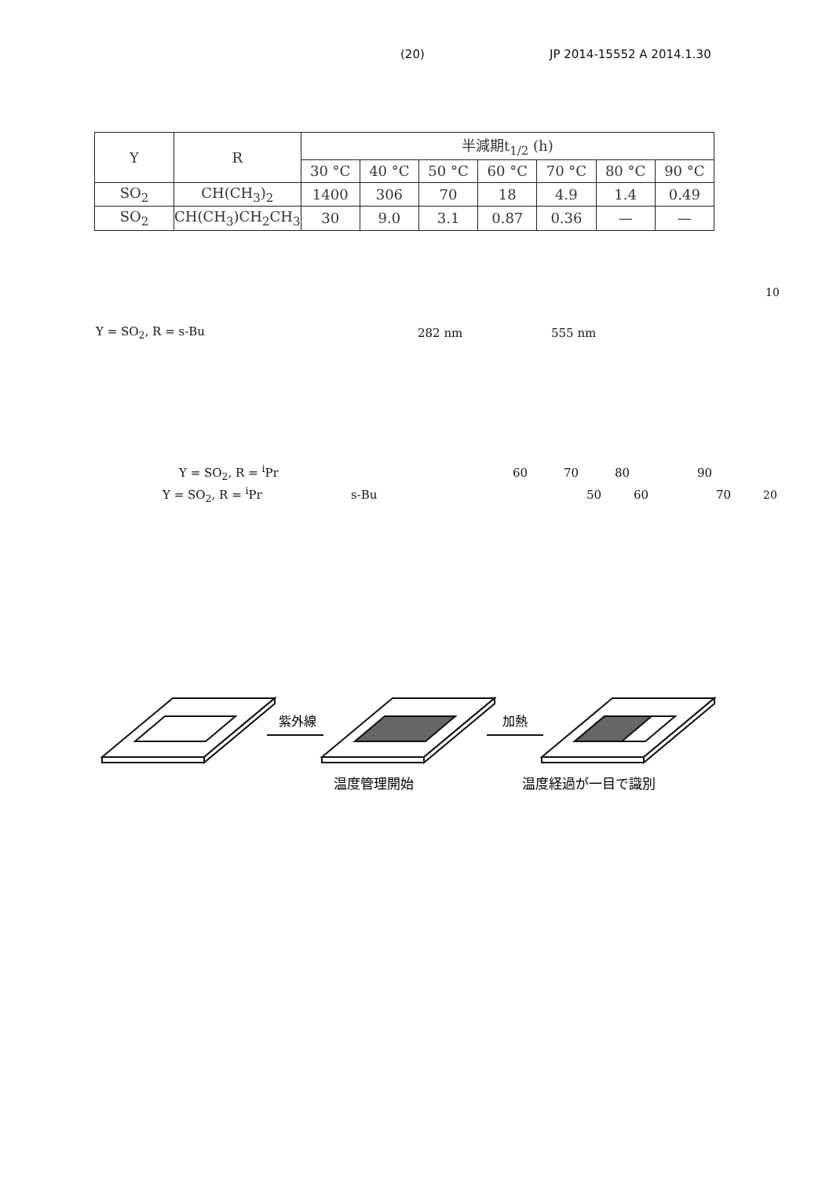(20) JP 2014-15552 A 2014.1.30
| Y | R | 半減期t<sub>1/2</sub> (h) | | | | | | |
| --- | --- | --- | --- | --- | --- | --- | --- | --- |
| | | 30 °C | 40 °C | 50 °C | 60 °C | 70 °C | 80 °C | 90 °C |
| SO<sub>2</sub> | CH(CH<sub>3</sub>)<sub>2</sub> | 1400 | 306 | 70 | 18 | 4.9 | 1.4 | 0.49 |
| SO<sub>2</sub> | CH(CH<sub>3</sub>)CH<sub>2</sub>CH<sub>3</sub> | 30 | 9.0 | 3.1 | 0.87 | 0.36 | — | — |
10
Y = SO<sub>2</sub>, R = s-Bu 282 nm 555 nm
Y = SO<sub>2</sub>, R = <sup>i</sup>Pr 60 70 80 90
Y = SO<sub>2</sub>, R = <sup>i</sup>Pr s-Bu 50 60 70 20
紫外線
加熱
温度管理開始
温度経過が一目で識別